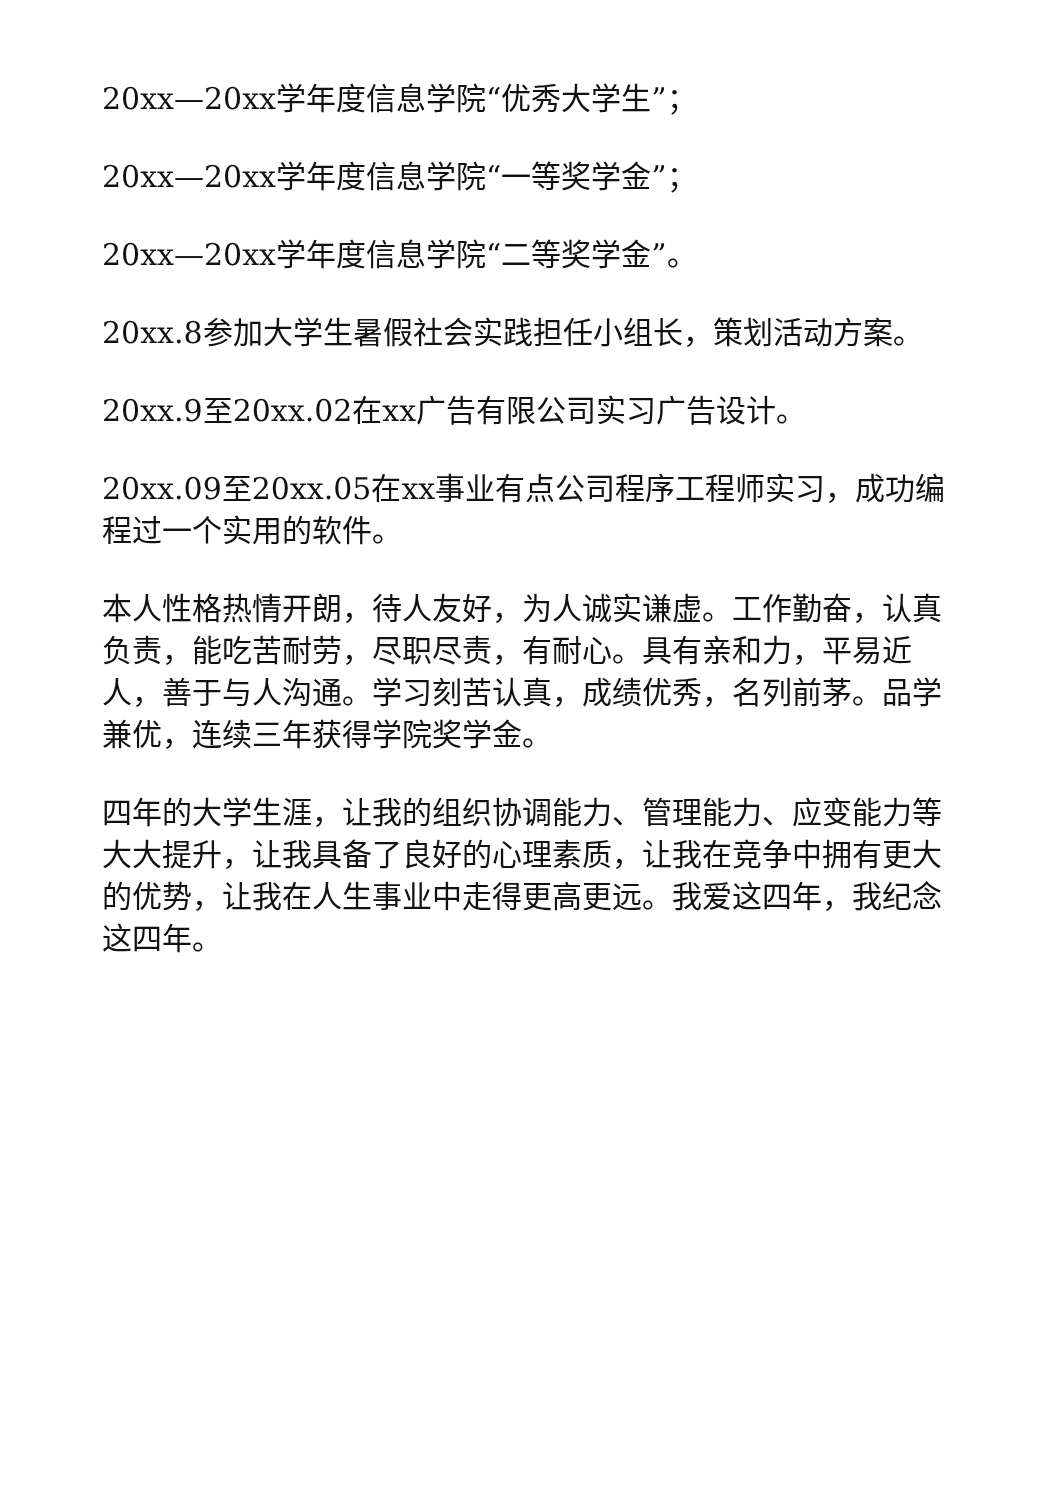20xx—20xx学年度信息学院“优秀大学生”；
20xx—20xx学年度信息学院“一等奖学金”；
20xx—20xx学年度信息学院“二等奖学金”。
20xx.8参加大学生暑假社会实践担任小组长，策划活动方案。
20xx.9至20xx.02在xx广告有限公司实习广告设计。
20xx.09至20xx.05在xx事业有点公司程序工程师实习，成功编程过一个实用的软件。
本人性格热情开朗，待人友好，为人诚实谦虚。工作勤奋，认真负责，能吃苦耐劳，尽职尽责，有耐心。具有亲和力，平易近人，善于与人沟通。学习刻苦认真，成绩优秀，名列前茅。品学兼优，连续三年获得学院奖学金。
四年的大学生涯，让我的组织协调能力、管理能力、应变能力等大大提升，让我具备了良好的心理素质，让我在竞争中拥有更大的优势，让我在人生事业中走得更高更远。我爱这四年，我纪念这四年。